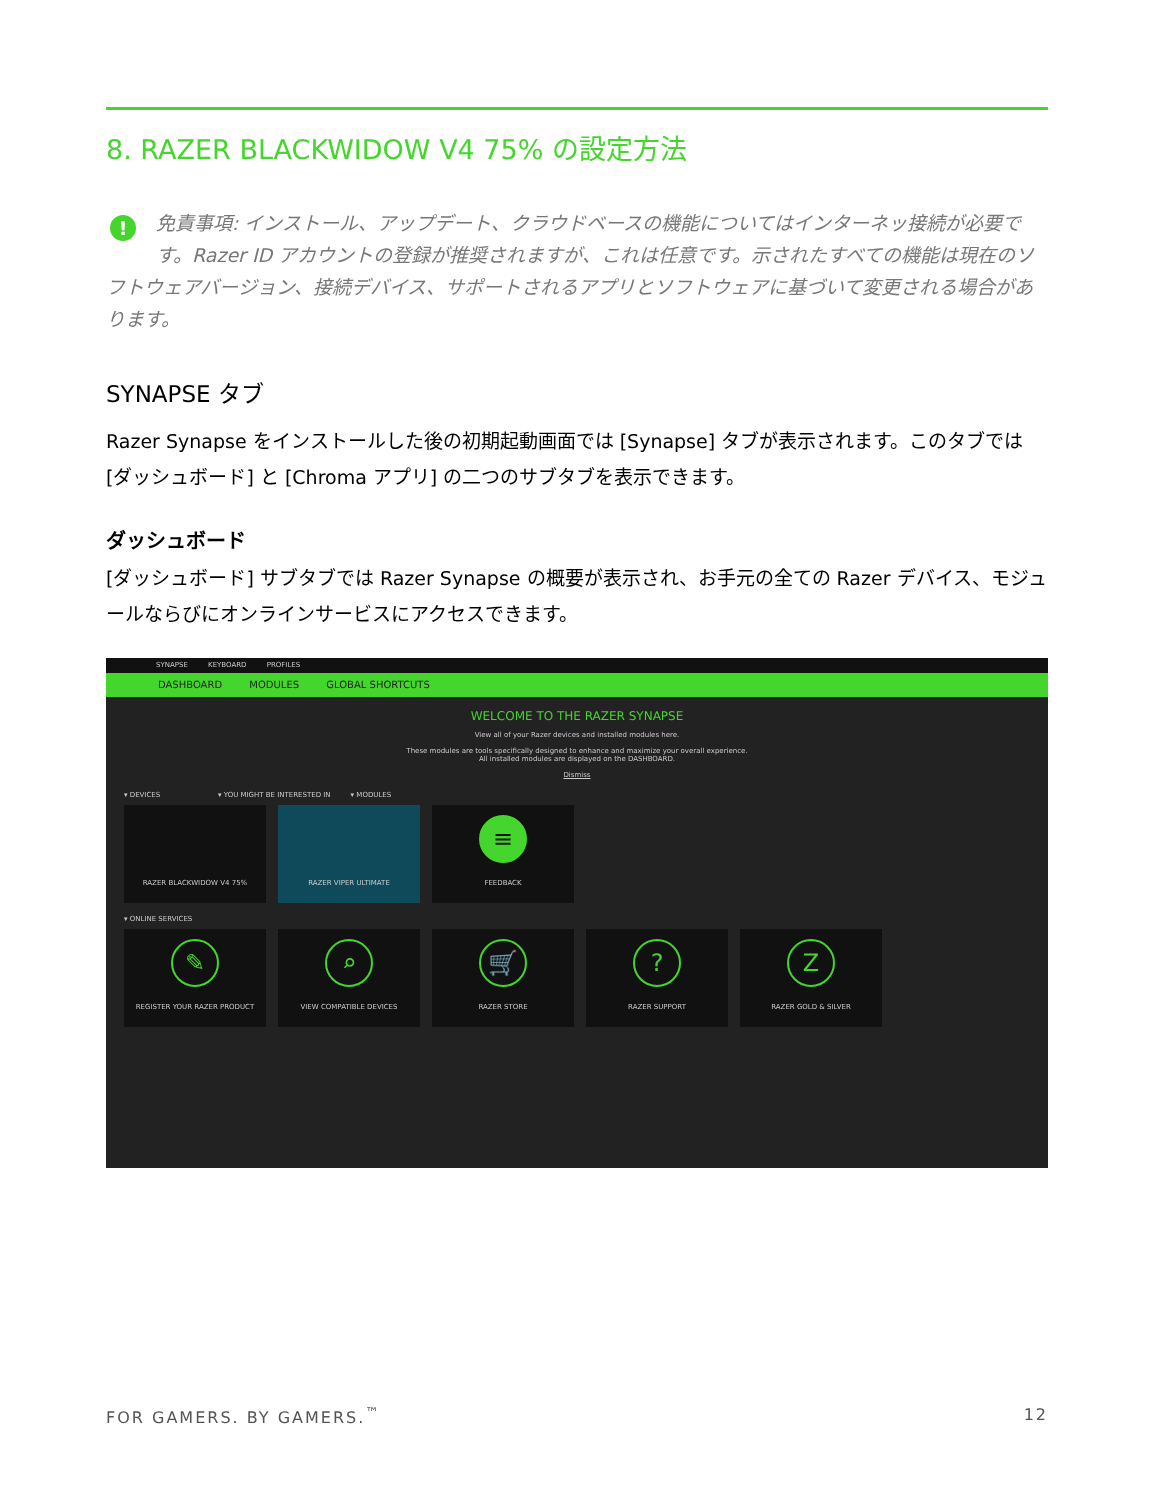8. RAZER BLACKWIDOW V4 75% の設定方法
! 免責事項: インストール、アップデート、クラウドベースの機能についてはインターネッ接続が必要です。Razer ID アカウントの登録が推奨されますが、これは任意です。示されたすべての機能は現在のソフトウェアバージョン、接続デバイス、サポートされるアプリとソフトウェアに基づいて変更される場合があります。
SYNAPSE タブ
Razer Synapse をインストールした後の初期起動画面では [Synapse] タブが表示されます。このタブでは [ダッシュボード] と [Chroma アプリ] の二つのサブタブを表示できます。
ダッシュボード
[ダッシュボード] サブタブでは Razer Synapse の概要が表示され、お手元の全ての Razer デバイス、モジュールならびにオンラインサービスにアクセスできます。
SYNAPSE KEYBOARD PROFILES
DASHBOARD MODULES GLOBAL SHORTCUTS
WELCOME TO THE RAZER SYNAPSE
View all of your Razer devices and installed modules here.
These modules are tools specifically designed to enhance and maximize your overall experience.
All installed modules are displayed on the DASHBOARD.
Dismiss
▾ DEVICES ▾ YOU MIGHT BE INTERESTED IN ▾ MODULES
RAZER BLACKWIDOW V4 75% RAZER VIPER ULTIMATE
≡
FEEDBACK
▾ ONLINE SERVICES
✎
REGISTER YOUR RAZER PRODUCT
⌕
VIEW COMPATIBLE DEVICES
🛒
RAZER STORE
?
RAZER SUPPORT
Z
RAZER GOLD & SILVER
FOR GAMERS. BY GAMERS.<sup>™</sup> 12